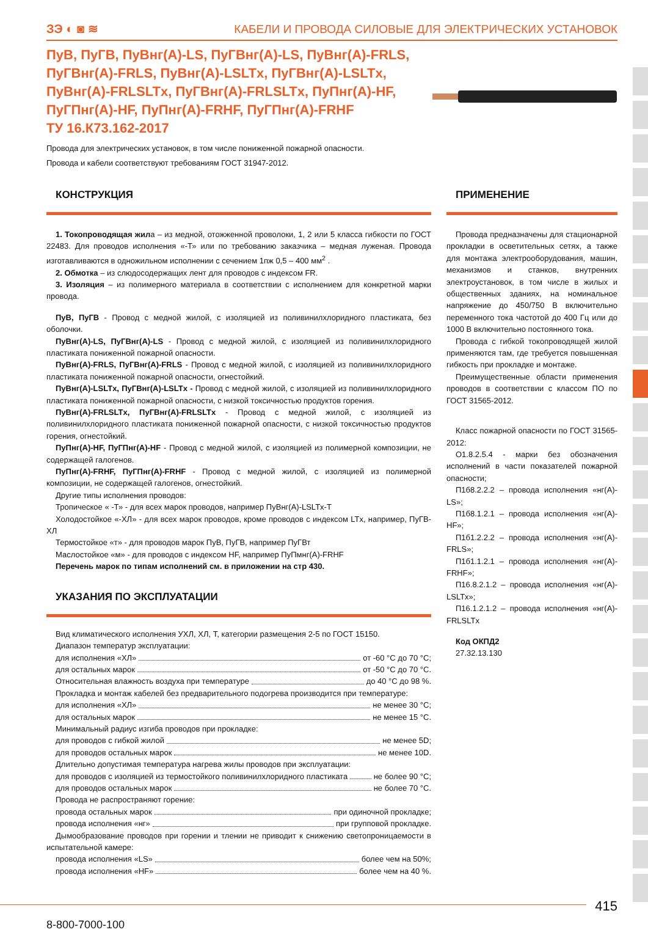ЗЭ ◐ ◙ ≋ КАБЕЛИ И ПРОВОДА СИЛОВЫЕ ДЛЯ ЭЛЕКТРИЧЕСКИХ УСТАНОВОК
ПуВ, ПуГВ, ПуВнг(А)-LS, ПуГВнг(А)-LS, ПуВнг(А)-FRLS, ПуГВнг(А)-FRLS, ПуВнг(А)-LSLTx, ПуГВнг(А)-LSLTx, ПуВнг(А)-FRLSLTx, ПуГВнг(А)-FRLSLTx, ПуПнг(А)-HF, ПуГПнг(А)-HF, ПуПнг(А)-FRHF, ПуГПнг(А)-FRHF
ТУ 16.К73.162-2017
Провода для электрических установок, в том числе пониженной пожарной опасности.
Провода и кабели соответствуют требованиям ГОСТ 31947-2012.
КОНСТРУКЦИЯ
1. Токопроводящая жила – из медной, отожженной проволоки, 1, 2 или 5 класса гибкости по ГОСТ 22483. Для проводов исполнения «-Т» или по требованию заказчика – медная луженая. Провода изготавливаются в одножильном исполнении с сечением 1пж 0,5 – 400 мм<sup>2</sup> .
2. Обмотка – из слюдосодержащих лент для проводов с индексом FR.
3. Изоляция – из полимерного материала в соответствии с исполнением для конкретной марки провода.
ПуВ, ПуГВ - Провод с медной жилой, с изоляцией из поливинилхлоридного пластиката, без оболочки.
ПуВнг(А)-LS, ПуГВнг(А)-LS - Провод с медной жилой, с изоляцией из поливинилхлоридного пластиката пониженной пожарной опасности.
ПуВнг(А)-FRLS, ПуГВнг(А)-FRLS - Провод с медной жилой, с изоляцией из поливинилхлоридного пластиката пониженной пожарной опасности, огнестойкий.
ПуВнг(А)-LSLTx, ПуГВнг(А)-LSLTx - Провод с медной жилой, с изоляцией из поливинилхлоридного пластиката пониженной пожарной опасности, с низкой токсичностью продуктов горения.
ПуВнг(А)-FRLSLTx, ПуГВнг(А)-FRLSLTx - Провод с медной жилой, с изоляцией из поливинилхлоридного пластиката пониженной пожарной опасности, с низкой токсичностью продуктов горения, огнестойкий.
ПуПнг(А)-HF, ПуГПнг(А)-HF - Провод с медной жилой, с изоляцией из полимерной композиции, не содержащей галогенов.
ПуПнг(А)-FRHF, ПуГПнг(А)-FRHF - Провод с медной жилой, с изоляцией из полимерной композиции, не содержащей галогенов, огнестойкий.
Другие типы исполнения проводов:
Тропическое « -Т» - для всех марок проводов, например ПуВнг(А)-LSLTx-T
Холодостойкое «-ХЛ» - для всех марок проводов, кроме проводов с индексом LTx, например, ПуГВ-ХЛ
Термостойкое «т» - для проводов марок ПуВ, ПуГВ, например ПуГВт
Маслостойкое «м» - для проводов с индексом HF, например ПуПмнг(А)-FRHF
Перечень марок по типам исполнений см. в приложении на стр 430.
УКАЗАНИЯ ПО ЭКСПЛУАТАЦИИ
Вид климатического исполнения УХЛ, ХЛ, Т, категории размещения 2-5 по ГОСТ 15150.
Диапазон температур эксплуатации:
для исполнения «ХЛ» от -60 °С до 70 °С;
для остальных марок от -50 °С до 70 °С.
Относительная влажность воздуха при температуре до 40 °С до 98 %.
Прокладка и монтаж кабелей без предварительного подогрева производится при температуре:
для исполнения «ХЛ» не менее 30 °С;
для остальных марок не менее 15 °С.
Минимальный радиус изгиба проводов при прокладке:
для проводов с гибкой жилой не менее 5D;
для проводов остальных марок не менее 10D.
Длительно допустимая температура нагрева жилы проводов при эксплуатации:
для проводов с изоляцией из термостойкого поливинилхлоридного пластиката не более 90 °С;
для проводов остальных марок не более 70 °С.
Провода не распространяют горение:
провода остальных марок при одиночной прокладке;
провода исполнения «нг» при групповой прокладке.
Дымообразование проводов при горении и тлении не приводит к снижению светопроницаемости в испытательной камере:
провода исполнения «LS» более чем на 50%;
провода исполнения «HF» более чем на 40 %.
ПРИМЕНЕНИЕ
Провода предназначены для стационарной прокладки в осветительных сетях, а также для монтажа электрооборудования, машин, механизмов и станков, внутренних электроустановок, в том числе в жилых и общественных зданиях, на номинальное напряжение до 450/750 В включительно переменного тока частотой до 400 Гц или до 1000 В включительно постоянного тока.
Провода с гибкой токопроводящей жилой применяются там, где требуется повышенная гибкость при прокладке и монтаже.
Преимущественные области применения проводов в соответствии с классом ПО по ГОСТ 31565-2012.
Класс пожарной опасности по ГОСТ 31565-2012:
О1.8.2.5.4 - марки без обозначения исполнений в части показателей пожарной опасности;
П1б8.2.2.2 – провода исполнения «нг(А)-LS»;
П1б8.1.2.1 – провода исполнения «нг(А)-HF»;
П1б1.2.2.2 – провода исполнения «нг(А)-FRLS»;
П1б1.1.2.1 – провода исполнения «нг(А)-FRHF»;
П16.8.2.1.2 – провода исполнения «нг(А)-LSLTx»;
П16.1.2.1.2 – провода исполнения «нг(А)-FRLSLTx
Код ОКПД2
27.32.13.130
415
8-800-7000-100